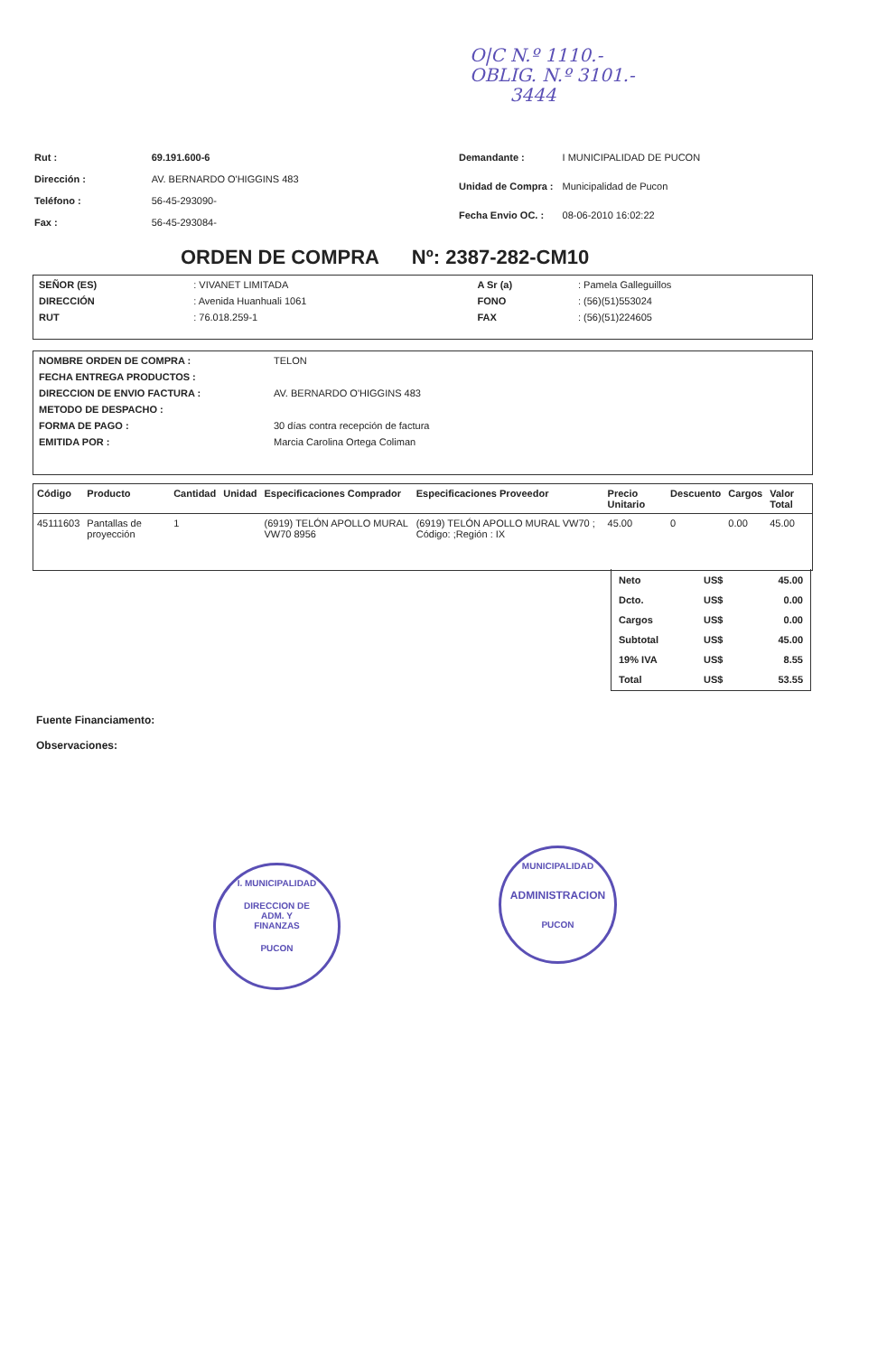O|C N.º 1110.-
OBLIG. N.º 3101.-
3444
| Rut : | 69.191.600-6 |
| Dirección : | AV. BERNARDO O'HIGGINS 483 |
| Teléfono : | 56-45-293090- |
| Fax : | 56-45-293084- |
| Demandante : | I MUNICIPALIDAD DE PUCON |
| Unidad de Compra : | Municipalidad de Pucon |
| Fecha Envio OC. : | 08-06-2010 16:02:22 |
ORDEN DE COMPRA Nº: 2387-282-CM10
| SEÑOR (ES) | : VIVANET LIMITADA | A Sr (a) | : Pamela Galleguillos |
| DIRECCIÓN | : Avenida Huanhuali 1061 | FONO | : (56)(51)553024 |
| RUT | : 76.018.259-1 | FAX | : (56)(51)224605 |
| NOMBRE ORDEN DE COMPRA : | TELON |
| FECHA ENTREGA PRODUCTOS : | |
| DIRECCION DE ENVIO FACTURA : | AV. BERNARDO O'HIGGINS 483 |
| METODO DE DESPACHO : | |
| FORMA DE PAGO : | 30 días contra recepción de factura |
| EMITIDA POR : | Marcia Carolina Ortega Coliman |
| Código | Producto | Cantidad | Unidad | Especificaciones Comprador | Especificaciones Proveedor | Precio Unitario | Descuento | Cargos | Valor Total |
| --- | --- | --- | --- | --- | --- | --- | --- | --- | --- |
| 45111603 | Pantallas de proyección | 1 | | (6919) TELÓN APOLLO MURAL VW70 8956 | (6919) TELÓN APOLLO MURAL VW70 ; Código: ;Región : IX | 45.00 | 0 | 0.00 | 45.00 |
| Neto | US$ | 45.00 |
| Dcto. | US$ | 0.00 |
| Cargos | US$ | 0.00 |
| Subtotal | US$ | 45.00 |
| 19% IVA | US$ | 8.55 |
| Total | US$ | 53.55 |
Fuente Financiamento:
Observaciones:
I. MUNICIPALIDAD
DIRECCION DE
ADM. Y
FINANZAS
PUCON
MUNICIPALIDAD
ADMINISTRACION
PUCON